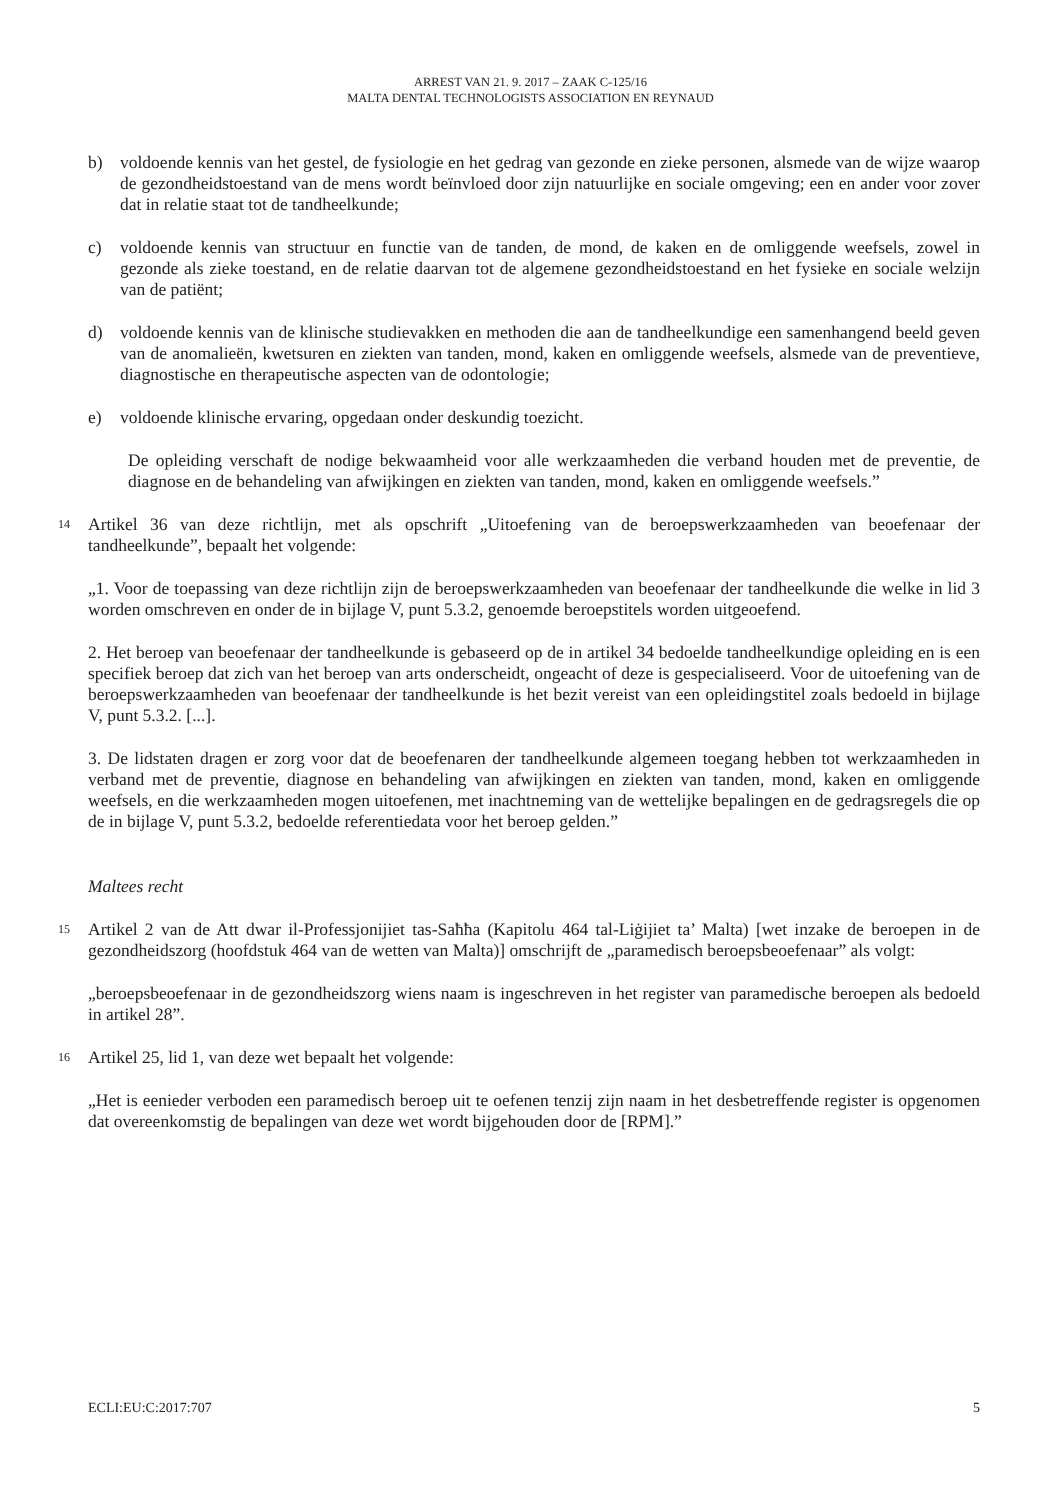ARREST VAN 21. 9. 2017 – ZAAK C-125/16
MALTA DENTAL TECHNOLOGISTS ASSOCIATION EN REYNAUD
b) voldoende kennis van het gestel, de fysiologie en het gedrag van gezonde en zieke personen, alsmede van de wijze waarop de gezondheidstoestand van de mens wordt beïnvloed door zijn natuurlijke en sociale omgeving; een en ander voor zover dat in relatie staat tot de tandheelkunde;
c) voldoende kennis van structuur en functie van de tanden, de mond, de kaken en de omliggende weefsels, zowel in gezonde als zieke toestand, en de relatie daarvan tot de algemene gezondheidstoestand en het fysieke en sociale welzijn van de patiënt;
d) voldoende kennis van de klinische studievakken en methoden die aan de tandheelkundige een samenhangend beeld geven van de anomalieën, kwetsuren en ziekten van tanden, mond, kaken en omliggende weefsels, alsmede van de preventieve, diagnostische en therapeutische aspecten van de odontologie;
e) voldoende klinische ervaring, opgedaan onder deskundig toezicht.
De opleiding verschaft de nodige bekwaamheid voor alle werkzaamheden die verband houden met de preventie, de diagnose en de behandeling van afwijkingen en ziekten van tanden, mond, kaken en omliggende weefsels.”
14 Artikel 36 van deze richtlijn, met als opschrift „Uitoefening van de beroepswerkzaamheden van beoefenaar der tandheelkunde”, bepaalt het volgende:
„1. Voor de toepassing van deze richtlijn zijn de beroepswerkzaamheden van beoefenaar der tandheelkunde die welke in lid 3 worden omschreven en onder de in bijlage V, punt 5.3.2, genoemde beroepstitels worden uitgeoefend.
2. Het beroep van beoefenaar der tandheelkunde is gebaseerd op de in artikel 34 bedoelde tandheelkundige opleiding en is een specifiek beroep dat zich van het beroep van arts onderscheidt, ongeacht of deze is gespecialiseerd. Voor de uitoefening van de beroepswerkzaamheden van beoefenaar der tandheelkunde is het bezit vereist van een opleidingstitel zoals bedoeld in bijlage V, punt 5.3.2. [...].
3. De lidstaten dragen er zorg voor dat de beoefenaren der tandheelkunde algemeen toegang hebben tot werkzaamheden in verband met de preventie, diagnose en behandeling van afwijkingen en ziekten van tanden, mond, kaken en omliggende weefsels, en die werkzaamheden mogen uitoefenen, met inachtneming van de wettelijke bepalingen en de gedragsregels die op de in bijlage V, punt 5.3.2, bedoelde referentiedata voor het beroep gelden.”
Maltees recht
15 Artikel 2 van de Att dwar il-Professjonijiet tas-Saħħa (Kapitolu 464 tal-Liġijiet ta’ Malta) [wet inzake de beroepen in de gezondheidszorg (hoofdstuk 464 van de wetten van Malta)] omschrijft de „paramedisch beroepsbeoefenaar” als volgt:
„beroepsbeoefenaar in de gezondheidszorg wiens naam is ingeschreven in het register van paramedische beroepen als bedoeld in artikel 28”.
16 Artikel 25, lid 1, van deze wet bepaalt het volgende:
„Het is eenieder verboden een paramedisch beroep uit te oefenen tenzij zijn naam in het desbetreffende register is opgenomen dat overeenkomstig de bepalingen van deze wet wordt bijgehouden door de [RPM].”
ECLI:EU:C:2017:707 5